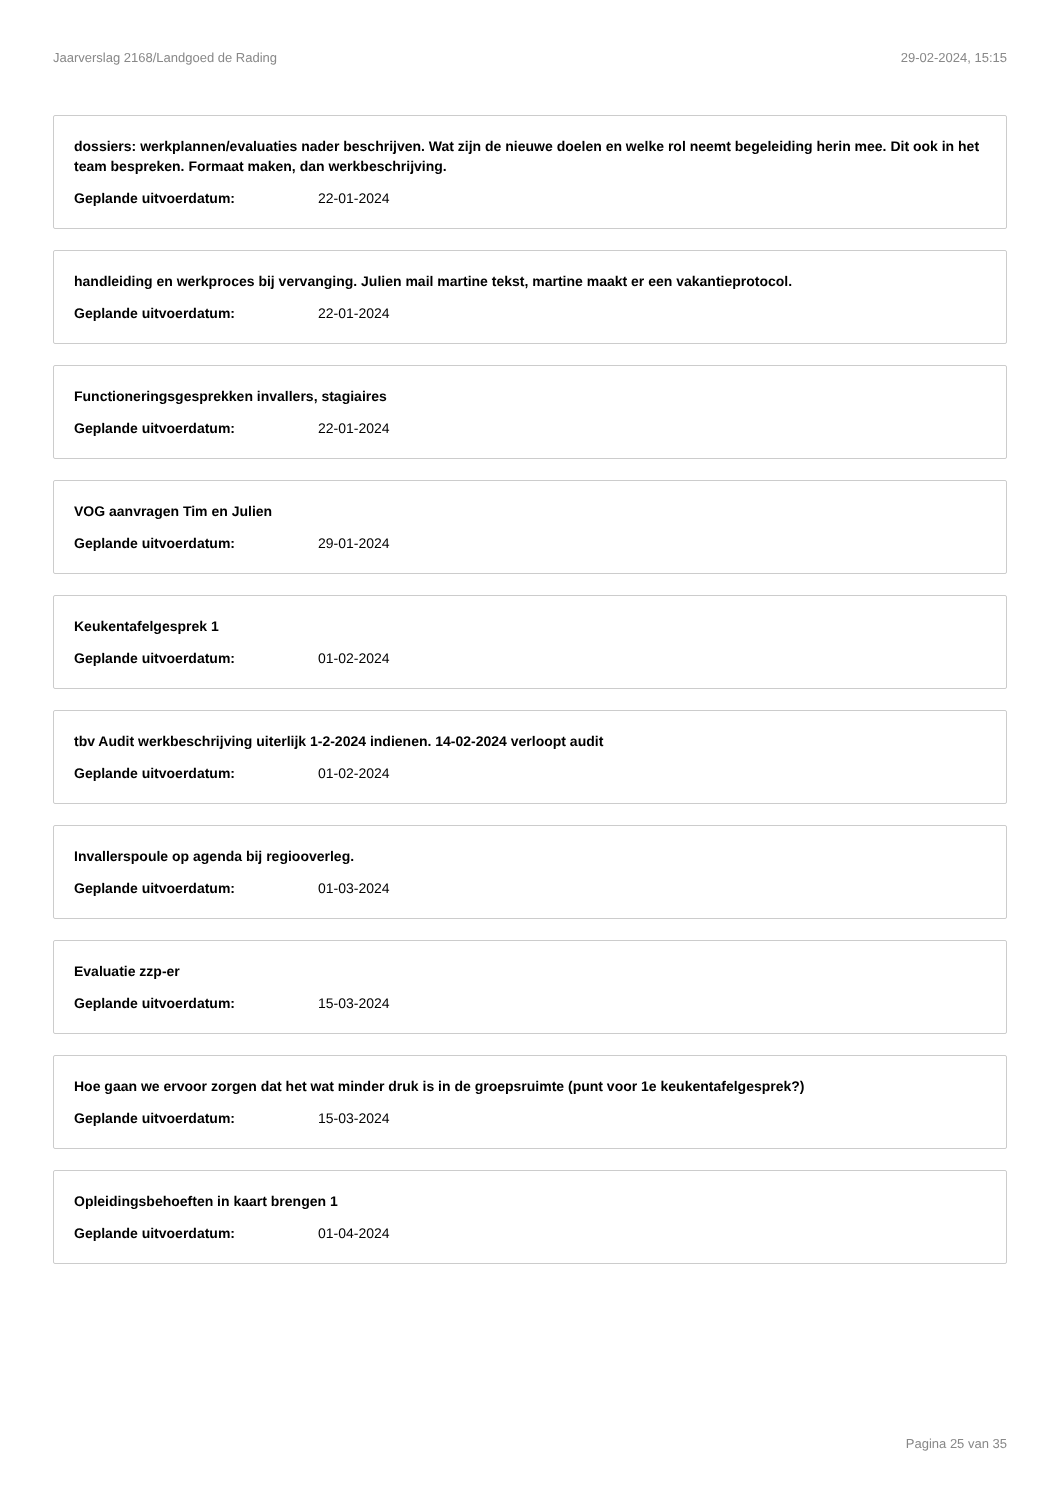Jaarverslag 2168/Landgoed de Rading 29-02-2024, 15:15
dossiers: werkplannen/evaluaties nader beschrijven. Wat zijn de nieuwe doelen en welke rol neemt begeleiding herin mee. Dit ook in het team bespreken. Formaat maken, dan werkbeschrijving.
Geplande uitvoerdatum: 22-01-2024
handleiding en werkproces bij vervanging. Julien mail martine tekst, martine maakt er een vakantieprotocol.
Geplande uitvoerdatum: 22-01-2024
Functioneringsgesprekken invallers, stagiaires
Geplande uitvoerdatum: 22-01-2024
VOG aanvragen Tim en Julien
Geplande uitvoerdatum: 29-01-2024
Keukentafelgesprek 1
Geplande uitvoerdatum: 01-02-2024
tbv Audit werkbeschrijving uiterlijk 1-2-2024 indienen. 14-02-2024 verloopt audit
Geplande uitvoerdatum: 01-02-2024
Invallerspoule op agenda bij regiooverleg.
Geplande uitvoerdatum: 01-03-2024
Evaluatie zzp-er
Geplande uitvoerdatum: 15-03-2024
Hoe gaan we ervoor zorgen dat het wat minder druk is in de groepsruimte (punt voor 1e keukentafelgesprek?)
Geplande uitvoerdatum: 15-03-2024
Opleidingsbehoeften in kaart brengen 1
Geplande uitvoerdatum: 01-04-2024
Pagina 25 van 35